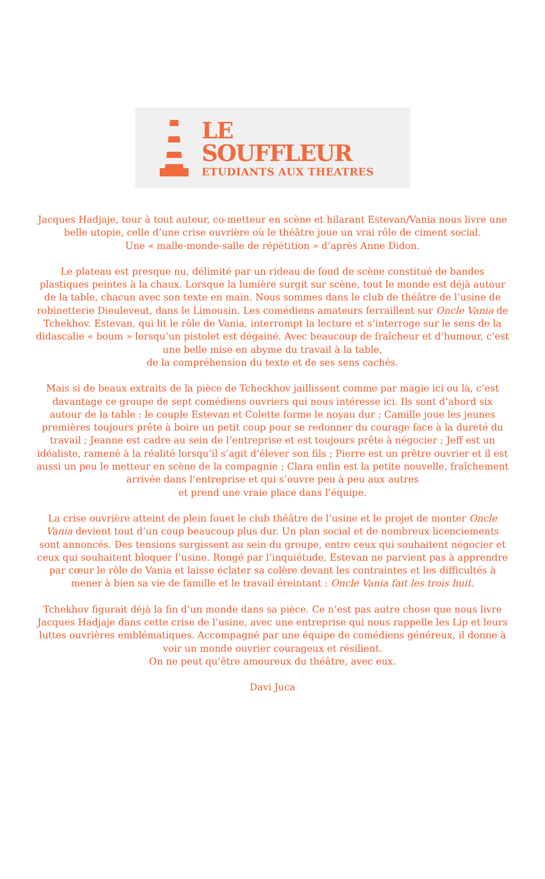LE
SOUFFLEUR
ETUDIANTS AUX THEATRES
Jacques Hadjaje, tour à tout auteur, co-metteur en scène et hilarant Estevan/Vania nous livre une belle utopie, celle d’une crise ouvrière où le théâtre joue un vrai rôle de ciment social.
Une « malle-monde-salle de répétition » d’après Anne Didon.
Le plateau est presque nu, délimité par un rideau de fond de scène constitué de bandes plastiques peintes à la chaux. Lorsque la lumière surgit sur scène, tout le monde est déjà autour de la table, chacun avec son texte en main. Nous sommes dans le club de théâtre de l’usine de robinetterie Dieuleveut, dans le Limousin. Les comédiens amateurs ferraillent sur Oncle Vania de Tchekhov. Estevan, qui lit le rôle de Vania, interrompt la lecture et s’interroge sur le sens de la didascalie « boum » lorsqu’un pistolet est dégainé. Avec beaucoup de fraîcheur et d’humour, c’est une belle mise en abyme du travail à la table,
de la compréhension du texte et de ses sens cachés.
Mais si de beaux extraits de la pièce de Tcheckhov jaillissent comme par magie ici ou là, c’est davantage ce groupe de sept comédiens ouvriers qui nous intéresse ici. Ils sont d’abord six autour de la table : le couple Estevan et Colette forme le noyau dur ; Camille joue les jeunes premières toujours prête à boire un petit coup pour se redonner du courage face à la dureté du travail ; Jeanne est cadre au sein de l’entreprise et est toujours prête à négocier ; Jeff est un idéaliste, ramené à la réalité lorsqu’il s’agit d’élever son fils ; Pierre est un prêtre ouvrier et il est aussi un peu le metteur en scène de la compagnie ; Clara enfin est la petite nouvelle, fraîchement arrivée dans l’entreprise et qui s’ouvre peu à peu aux autres
et prend une vraie place dans l’équipe.
La crise ouvrière atteint de plein fouet le club théâtre de l’usine et le projet de monter Oncle Vania devient tout d’un coup beaucoup plus dur. Un plan social et de nombreux licenciements sont annoncés. Des tensions surgissent au sein du groupe, entre ceux qui souhaitent négocier et ceux qui souhaitent bloquer l’usine. Rongé par l’inquiétude, Estevan ne parvient pas à apprendre par cœur le rôle de Vania et laisse éclater sa colère devant les contraintes et les difficultés à mener à bien sa vie de famille et le travail éreintant : Oncle Vania fait les trois huit.
Tchekhov figurait déjà la fin d’un monde dans sa pièce. Ce n’est pas autre chose que nous livre Jacques Hadjaje dans cette crise de l’usine, avec une entreprise qui nous rappelle les Lip et leurs luttes ouvrières emblématiques. Accompagné par une équipe de comédiens généreux, il donne à voir un monde ouvrier courageux et résilient.
On ne peut qu’être amoureux du théâtre, avec eux.
Davi Juca